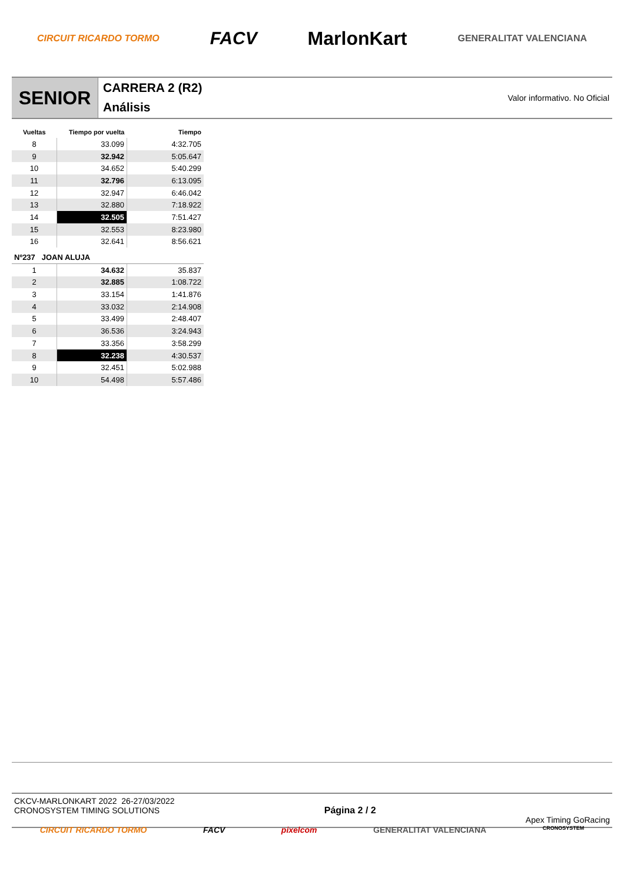CIRCUIT RICARDO TORMO FACV MarlonKart GENERALITAT VALENCIANA
SENIOR
CARRERA 2 (R2)
Análisis
Valor informativo. No Oficial
| Vueltas | Tiempo por vuelta | Tiempo |
| --- | --- | --- |
| 8 | 33.099 | 4:32.705 |
| 9 | 32.942 | 5:05.647 |
| 10 | 34.652 | 5:40.299 |
| 11 | 32.796 | 6:13.095 |
| 12 | 32.947 | 6:46.042 |
| 13 | 32.880 | 7:18.922 |
| 14 | 32.505 | 7:51.427 |
| 15 | 32.553 | 8:23.980 |
| 16 | 32.641 | 8:56.621 |
| Nº237 JOAN ALUJA | | |
| 1 | 34.632 | 35.837 |
| 2 | 32.885 | 1:08.722 |
| 3 | 33.154 | 1:41.876 |
| 4 | 33.032 | 2:14.908 |
| 5 | 33.499 | 2:48.407 |
| 6 | 36.536 | 3:24.943 |
| 7 | 33.356 | 3:58.299 |
| 8 | 32.238 | 4:30.537 |
| 9 | 32.451 | 5:02.988 |
| 10 | 54.498 | 5:57.486 |
CKCV-MARLONKART 2022 26-27/03/2022
CRONOSYSTEM TIMING SOLUTIONS
Página 2 / 2 Apex Timing GoRacing
CIRCUIT RICARDO TORMO FACV pixelcom GENERALITAT VALENCIANA CRONOSYSTEM